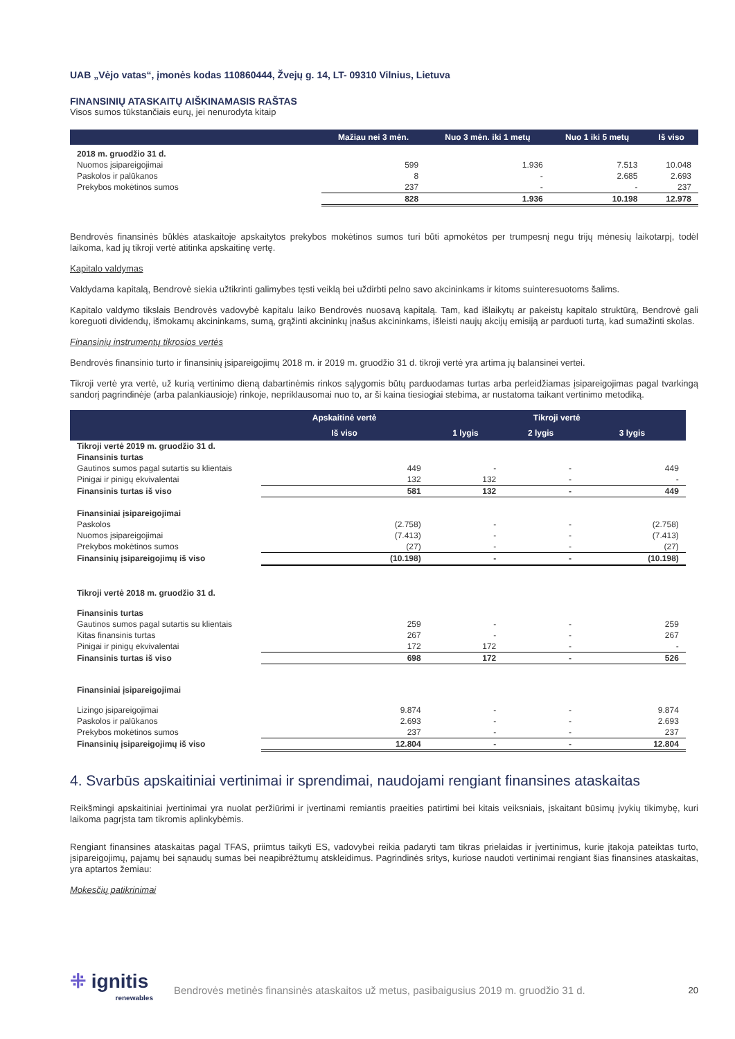UAB „Vėjo vatas“, įmonės kodas 110860444, Žvejų g. 14, LT- 09310 Vilnius, Lietuva
FINANSINIŲ ATASKAITŲ AIŠKINAMASIS RAŠTAS
Visos sumos tūkstančiais eurų, jei nenurodyta kitaip
| | Mažiau nei 3 mėn. | Nuo 3 mėn. iki 1 metų | Nuo 1 iki 5 metų | Iš viso |
| --- | --- | --- | --- | --- |
| 2018 m. gruodžio 31 d. | | | | |
| Nuomos įsipareigojimai | 599 | 1.936 | 7.513 | 10.048 |
| Paskolos ir palūkanos | 8 | - | 2.685 | 2.693 |
| Prekybos mokėtinos sumos | 237 | - | - | 237 |
| | 828 | 1.936 | 10.198 | 12.978 |
Bendrovės finansinės būklės ataskaitoje apskaitytos prekybos mokėtinos sumos turi būti apmokėtos per trumpesnį negu trijų mėnesių laikotarpį, todėl laikoma, kad jų tikroji vertė atitinka apskaitinę vertę.
Kapitalo valdymas
Valdydama kapitalą, Bendrovė siekia užtikrinti galimybes tęsti veiklą bei uždirbti pelno savo akcininkams ir kitoms suinteresuotoms šalims.
Kapitalo valdymo tikslais Bendrovės vadovybė kapitalu laiko Bendrovės nuosavą kapitalą. Tam, kad išlaikytų ar pakeistų kapitalo struktūrą, Bendrovė gali koreguoti dividendų, išmokamų akcininkams, sumą, grąžinti akcininkų įnašus akcininkams, išleisti naujų akcijų emisiją ar parduoti turtą, kad sumažinti skolas.
Finansinių instrumentų tikrosios vertės
Bendrovės finansinio turto ir finansinių įsipareigojimų 2018 m. ir 2019 m. gruodžio 31 d. tikroji vertė yra artima jų balansinei vertei.
Tikroji vertė yra vertė, už kurią vertinimo dieną dabartinėmis rinkos sąlygomis būtų parduodamas turtas arba perleidžiamas įsipareigojimas pagal tvarkingą sandorį pagrindinėje (arba palankiausioje) rinkoje, nepriklausomai nuo to, ar ši kaina tiesiogiai stebima, ar nustatoma taikant vertinimo metodiką.
| | Apskaitinė vertė | Tikroji vertė | | |
| --- | --- | --- | --- | --- |
| | Iš viso | 1 lygis | 2 lygis | 3 lygis |
| Tikroji vertė 2019 m. gruodžio 31 d. | | | | |
| Finansinis turtas | | | | |
| Gautinos sumos pagal sutartis su klientais | 449 | - | - | 449 |
| Pinigai ir pinigų ekvivalentai | 132 | 132 | - | - |
| Finansinis turtas iš viso | 581 | 132 | - | 449 |
| Finansiniai įsipareigojimai | | | | |
| Paskolos | (2.758) | - | - | (2.758) |
| Nuomos įsipareigojimai | (7.413) | - | - | (7.413) |
| Prekybos mokėtinos sumos | (27) | - | - | (27) |
| Finansinių įsipareigojimų iš viso | (10.198) | - | - | (10.198) |
| Tikroji vertė 2018 m. gruodžio 31 d. | | | | |
| Finansinis turtas | | | | |
| Gautinos sumos pagal sutartis su klientais | 259 | - | - | 259 |
| Kitas finansinis turtas | 267 | - | - | 267 |
| Pinigai ir pinigų ekvivalentai | 172 | 172 | - | - |
| Finansinis turtas iš viso | 698 | 172 | - | 526 |
| Finansiniai įsipareigojimai | | | | |
| Lizingo įsipareigojimai | 9.874 | - | - | 9.874 |
| Paskolos ir palūkanos | 2.693 | - | - | 2.693 |
| Prekybos mokėtinos sumos | 237 | - | - | 237 |
| Finansinių įsipareigojimų iš viso | 12.804 | - | - | 12.804 |
4. Svarbūs apskaitiniai vertinimai ir sprendimai, naudojami rengiant finansines ataskaitas
Reikšmingi apskaitiniai įvertinimai yra nuolat peržiūrimi ir įvertinami remiantis praeities patirtimi bei kitais veiksniais, įskaitant būsimų įvykių tikimybę, kuri laikoma pagrįsta tam tikromis aplinkybėmis.
Rengiant finansines ataskaitas pagal TFAS, priimtus taikyti ES, vadovybei reikia padaryti tam tikras prielaidas ir įvertinimus, kurie įtakoja pateiktas turto, įsipareigojimų, pajamų bei sąnaudų sumas bei neapibrėžtumų atskleidimus. Pagrindinės sritys, kuriose naudoti vertinimai rengiant šias finansines ataskaitas, yra aptartos žemiau:
Mokesčių patikrinimai
⁜ ignitis
renewables
Bendrovės metinės finansinės ataskaitos už metus, pasibaigusius 2019 m. gruodžio 31 d.
20